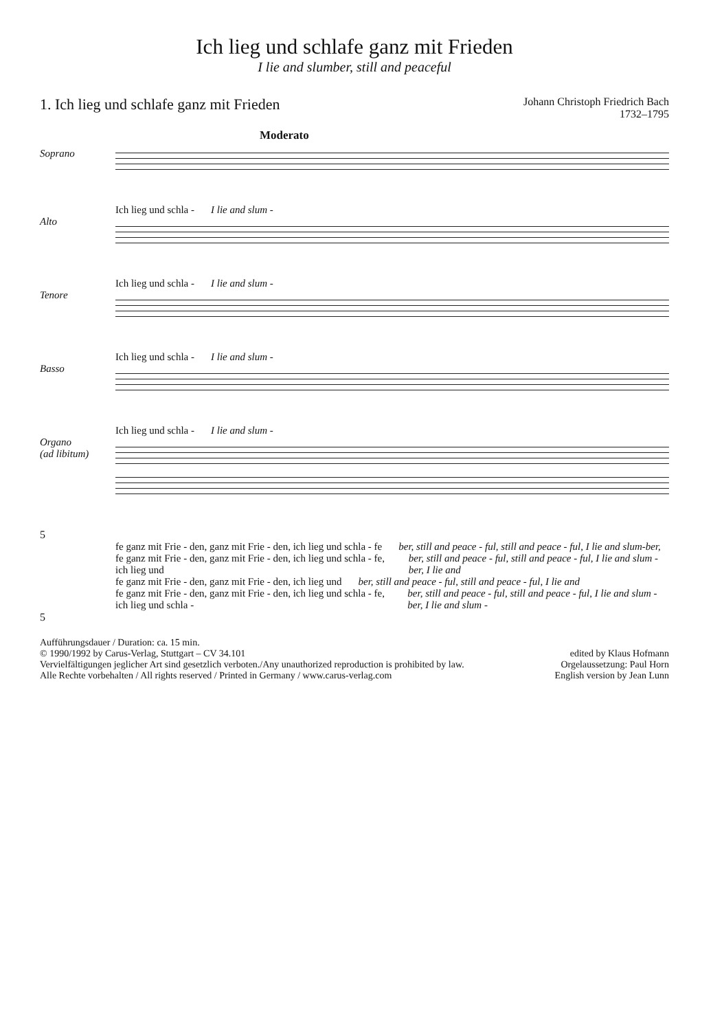Ich lieg und schlafe ganz mit Frieden
I lie and slumber, still and peaceful
1. Ich lieg und schlafe ganz mit Frieden
Johann Christoph Friedrich Bach
1732–1795
Moderato
Soprano
Ich lieg und schla - I lie and slum -
Alto
Ich lieg und schla - I lie and slum -
Tenore
Ich lieg und schla - I lie and slum -
Basso
Ich lieg und schla - I lie and slum -
Organo
(ad libitum)
5
fe ganz mit Frie - den, ganz mit Frie - den, ich lieg und schla - fe ber, still and peace - ful, still and peace - ful, I lie and slum-ber,
fe ganz mit Frie - den, ganz mit Frie - den, ich lieg und schla - fe, ich lieg und ber, still and peace - ful, still and peace - ful, I lie and slum -ber, I lie and
fe ganz mit Frie - den, ganz mit Frie - den, ich lieg und ber, still and peace - ful, still and peace - ful, I lie and
fe ganz mit Frie - den, ganz mit Frie - den, ich lieg und schla - fe, ich lieg und schla - ber, still and peace - ful, still and peace - ful, I lie and slum - ber, I lie and slum -
5
Aufführungsdauer / Duration: ca. 15 min.
© 1990/1992 by Carus-Verlag, Stuttgart – CV 34.101
Vervielfältigungen jeglicher Art sind gesetzlich verboten./Any unauthorized reproduction is prohibited by law.
Alle Rechte vorbehalten / All rights reserved / Printed in Germany / www.carus-verlag.com
edited by Klaus Hofmann
Orgelaussetzung: Paul Horn
English version by Jean Lunn